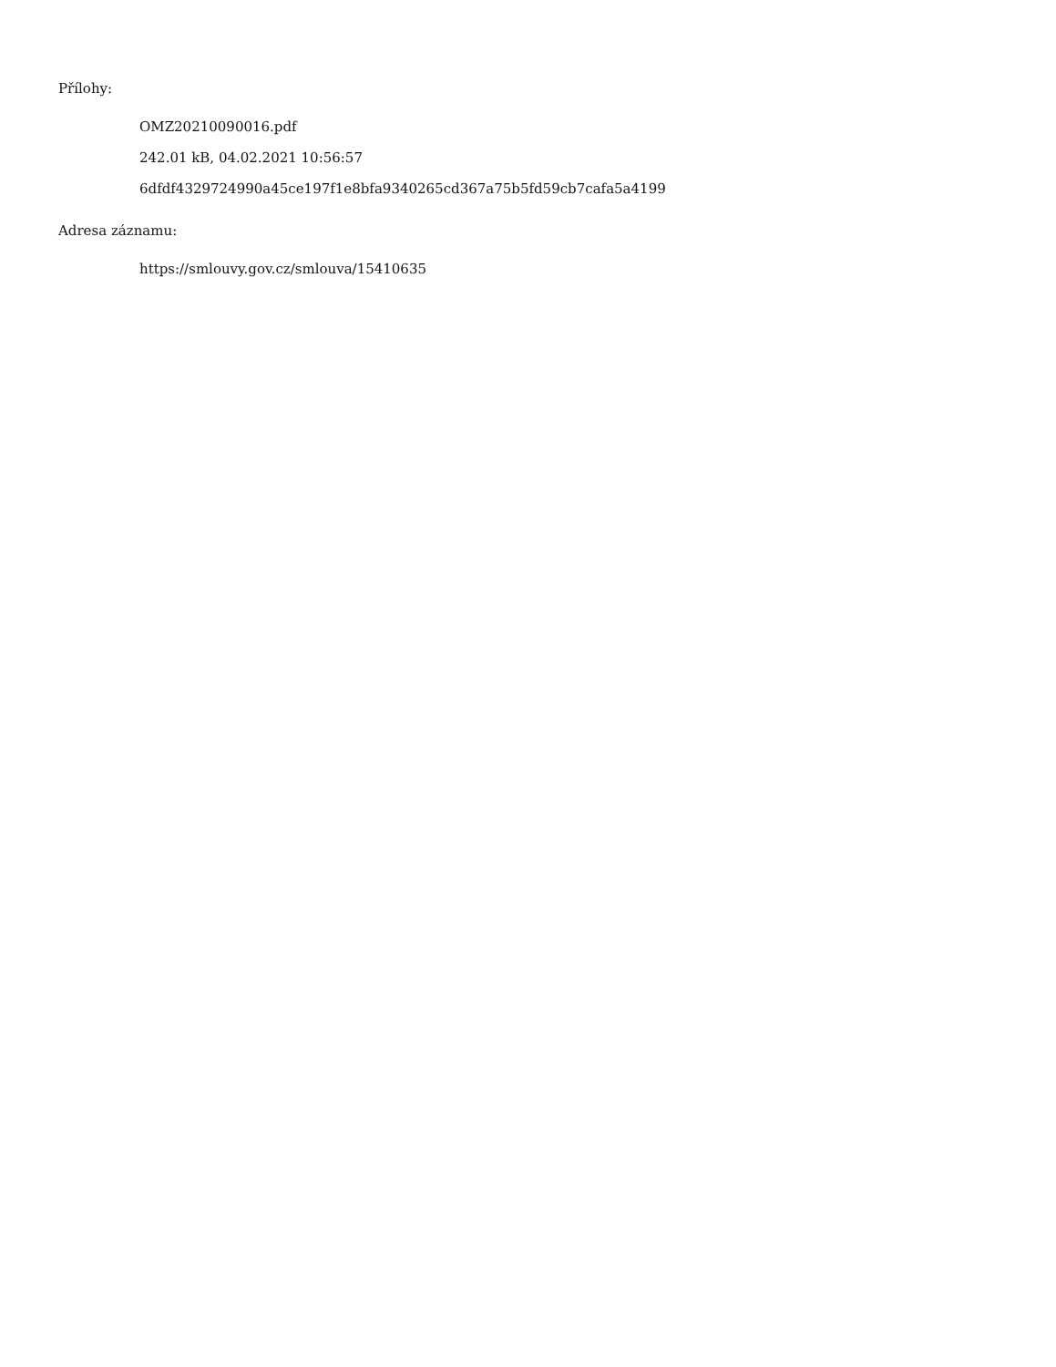Přílohy:
OMZ20210090016.pdf
242.01 kB, 04.02.2021 10:56:57
6dfdf4329724990a45ce197f1e8bfa9340265cd367a75b5fd59cb7cafa5a4199
Adresa záznamu:
https://smlouvy.gov.cz/smlouva/15410635